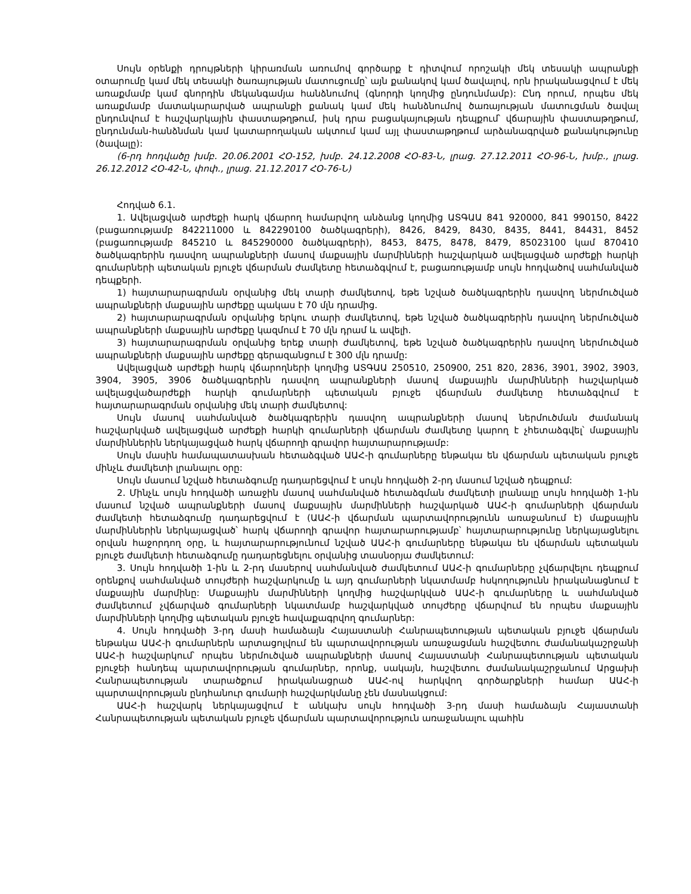Սույն օրենքի դրույթների կիրառման առումով գործարք է դիտվում որոշակի մեկ տեսակի ապրանքի օտարումը կամ մեկ տեսակի ծառայության մատուցումը՝ այն քանակով կամ ծավալով, որն իրականացվում է մեկ առաքմամբ կամ գնորդին մեկանգամյա հանձնումով (գնորդի կողմից ընդունմամբ): Ընդ որում, որպես մեկ առաքմամբ մատակարարված ապրանքի քանակ կամ մեկ հանձնումով ծառայության մատուցման ծավալ ընդունվում է հաշվարկային փաստաթղթում, իսկ դրա բացակայության դեպքում՝ վճարային փաստաթղթում, ընդունման-հանձնման կամ կատարողական ակտում կամ այլ փաստաթղթում արձանագրված քանակությունը (ծավալը):
(6-րդ հոդվածը խմբ. 20.06.2001 ՀՕ-152, խմբ. 24.12.2008 ՀՕ-83-Ն, լրաց. 27.12.2011 ՀՕ-96-Ն, խմբ., լրաց. 26.12.2012 ՀՕ-42-Ն, փոփ., լրաց. 21.12.2017 ՀՕ-76-Ն)
Հոդված 6.1.
1. Ավելացված արժեքի հարկ վճարող համարվող անձանց կողմից ԱՏԳԱԱ 841 920000, 841 990150, 8422 (բացառությամբ 842211000 և 842290100 ծածկագրերի), 8426, 8429, 8430, 8435, 8441, 84431, 8452 (բացառությամբ 845210 և 845290000 ծածկագրերի), 8453, 8475, 8478, 8479, 85023100 կամ 870410 ծածկագրերին դասվող ապրանքների մասով մաքսային մարմինների հաշվարկած ավելացված արժեքի հարկի գումարների պետական բյուջե վճարման ժամկետը հետաձգվում է, բացառությամբ սույն հոդվածով սահմանված դեպքերի.
1) հայտարարագրման օրվանից մեկ տարի ժամկետով, եթե նշված ծածկագրերին դասվող ներմուծված ապրանքների մաքսային արժեքը պակաս է 70 մլն դրամից.
2) հայտարարագրման օրվանից երկու տարի ժամկետով, եթե նշված ծածկագրերին դասվող ներմուծված ապրանքների մաքսային արժեքը կազմում է 70 մլն դրամ և ավելի.
3) հայտարարագրման օրվանից երեք տարի ժամկետով, եթե նշված ծածկագրերին դասվող ներմուծված ապրանքների մաքսային արժեքը գերազանցում է 300 մլն դրամը:
Ավելացված արժեքի հարկ վճարողների կողմից ԱՏԳԱԱ 250510, 250900, 251 820, 2836, 3901, 3902, 3903, 3904, 3905, 3906 ծածկագրերին դասվող ապրանքների մասով մաքսային մարմինների հաշվարկած ավելացվածարժեքի հարկի գումարների պետական բյուջե վճարման ժամկետը հետաձգվում է հայտարարագրման օրվանից մեկ տարի ժամկետով:
Սույն մասով սահմանված ծածկագրերին դասվող ապրանքների մասով ներմուծման ժամանակ հաշվարկված ավելացված արժեքի հարկի գումարների վճարման ժամկետը կարող է չհետաձգվել՝ մաքսային մարմիններին ներկայացված հարկ վճարողի գրավոր հայտարարությամբ:
Սույն մասին համապատասխան հետաձգված ԱԱՀ-ի գումարները ենթակա են վճարման պետական բյուջե մինչև ժամկետի լրանալու օրը:
Սույն մասում նշված հետաձգումը դադարեցվում է սույն հոդվածի 2-րդ մասում նշված դեպքում:
2. Մինչև սույն հոդվածի առաջին մասով սահմանված հետաձգման ժամկետի լրանալը սույն հոդվածի 1-ին մասում նշված ապրանքների մասով մաքսային մարմինների հաշվարկած ԱԱՀ-ի գումարների վճարման ժամկետի հետաձգումը դադարեցվում է (ԱԱՀ-ի վճարման պարտավորությունն առաջանում է) մաքսային մարմիններին ներկայացված՝ հարկ վճարողի գրավոր հայտարարությամբ՝ հայտարարությունը ներկայացնելու օրվան հաջորդող օրը, և հայտարարությունում նշված ԱԱՀ-ի գումարները ենթակա են վճարման պետական բյուջե ժամկետի հետաձգումը դադարեցնելու օրվանից տասնօրյա ժամկետում:
3. Սույն հոդվածի 1-ին և 2-րդ մասերով սահմանված ժամկետում ԱԱՀ-ի գումարները չվճարվելու դեպքում օրենքով սահմանված տույժերի հաշվարկումը և այդ գումարների նկատմամբ հսկողությունն իրականացնում է մաքսային մարմինը: Մաքսային մարմինների կողմից հաշվարկված ԱԱՀ-ի գումարները և սահմանված ժամկետում չվճարված գումարների նկատմամբ հաշվարկված տույժերը վճարվում են որպես մաքսային մարմինների կողմից պետական բյուջե հավաքագրվող գումարներ:
4. Սույն հոդվածի 3-րդ մասի համաձայն Հայաստանի Հանրապետության պետական բյուջե վճարման ենթակա ԱԱՀ-ի գումարներն արտացոլվում են պարտավորության առաջացման հաշվետու ժամանակաշրջանի ԱԱՀ-ի հաշվարկում՝ որպես ներմուծված ապրանքների մասով Հայաստանի Հանրապետության պետական բյուջեի հանդեպ պարտավորության գումարներ, որոնք, սակայն, հաշվետու ժամանակաշրջանում Արցախի Հանրապետության տարածքում իրականացրած ԱԱՀ-ով հարկվող գործարքների համար ԱԱՀ-ի պարտավորության ընդհանուր գումարի հաշվարկմանը չեն մասնակցում:
ԱԱՀ-ի հաշվարկ ներկայացվում է անկախ սույն հոդվածի 3-րդ մասի համաձայն Հայաստանի Հանրապետության պետական բյուջե վճարման պարտավորություն առաջանալու պահին